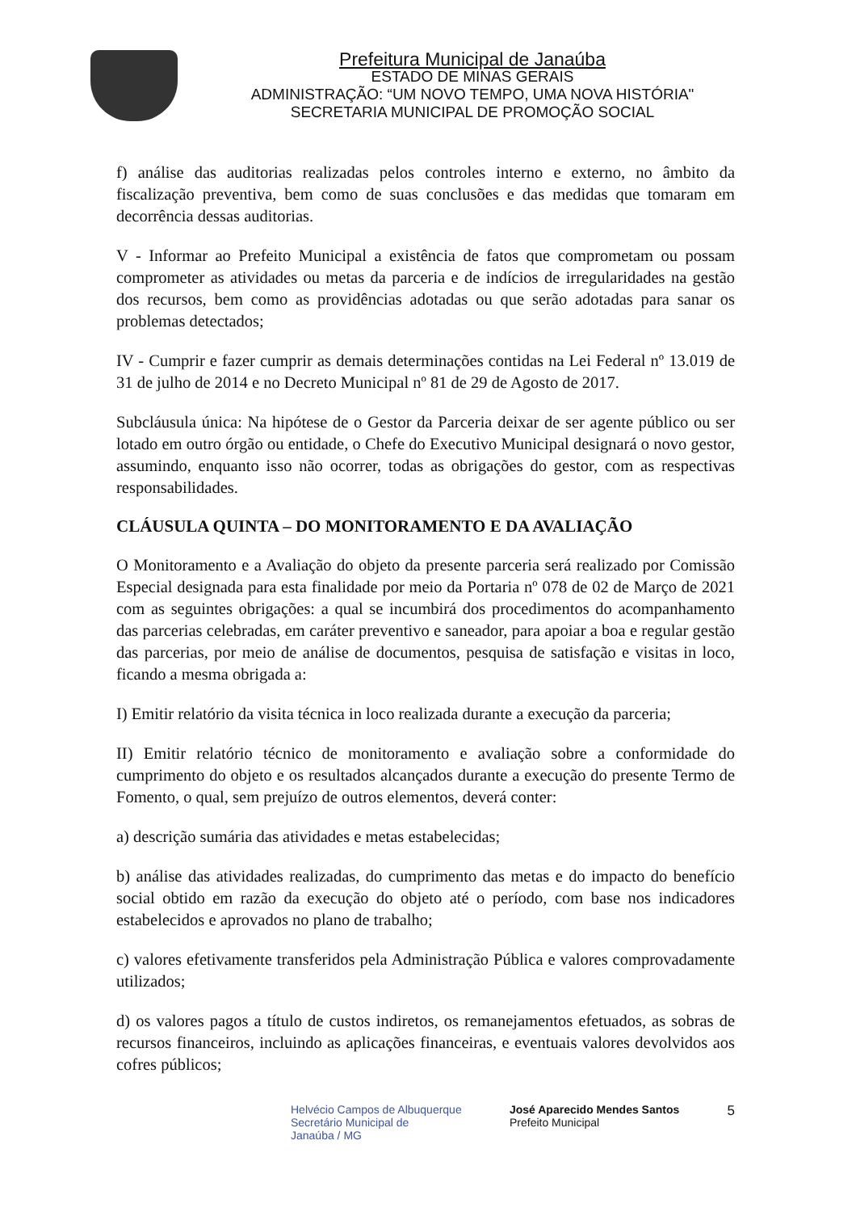Prefeitura Municipal de Janaúba
ESTADO DE MINAS GERAIS
ADMINISTRAÇÃO: “UM NOVO TEMPO, UMA NOVA HISTÓRIA"
SECRETARIA MUNICIPAL DE PROMOÇÃO SOCIAL
f) análise das auditorias realizadas pelos controles interno e externo, no âmbito da fiscalização preventiva, bem como de suas conclusões e das medidas que tomaram em decorrência dessas auditorias.
V - Informar ao Prefeito Municipal a existência de fatos que comprometam ou possam comprometer as atividades ou metas da parceria e de indícios de irregularidades na gestão dos recursos, bem como as providências adotadas ou que serão adotadas para sanar os problemas detectados;
IV - Cumprir e fazer cumprir as demais determinações contidas na Lei Federal nº 13.019 de 31 de julho de 2014 e no Decreto Municipal nº 81 de 29 de Agosto de 2017.
Subcláusula única: Na hipótese de o Gestor da Parceria deixar de ser agente público ou ser lotado em outro órgão ou entidade, o Chefe do Executivo Municipal designará o novo gestor, assumindo, enquanto isso não ocorrer, todas as obrigações do gestor, com as respectivas responsabilidades.
CLÁUSULA QUINTA – DO MONITORAMENTO E DA AVALIAÇÃO
O Monitoramento e a Avaliação do objeto da presente parceria será realizado por Comissão Especial designada para esta finalidade por meio da Portaria nº 078 de 02 de Março de 2021 com as seguintes obrigações: a qual se incumbirá dos procedimentos do acompanhamento das parcerias celebradas, em caráter preventivo e saneador, para apoiar a boa e regular gestão das parcerias, por meio de análise de documentos, pesquisa de satisfação e visitas in loco, ficando a mesma obrigada a:
I) Emitir relatório da visita técnica in loco realizada durante a execução da parceria;
II) Emitir relatório técnico de monitoramento e avaliação sobre a conformidade do cumprimento do objeto e os resultados alcançados durante a execução do presente Termo de Fomento, o qual, sem prejuízo de outros elementos, deverá conter:
a) descrição sumária das atividades e metas estabelecidas;
b) análise das atividades realizadas, do cumprimento das metas e do impacto do benefício social obtido em razão da execução do objeto até o período, com base nos indicadores estabelecidos e aprovados no plano de trabalho;
c) valores efetivamente transferidos pela Administração Pública e valores comprovadamente utilizados;
d) os valores pagos a título de custos indiretos, os remanejamentos efetuados, as sobras de recursos financeiros, incluindo as aplicações financeiras, e eventuais valores devolvidos aos cofres públicos;
Helvécio Campos de Albuquerque
Secretário Municipal de
Janaúba / MG
José Aparecido Mendes Santos
Prefeito Municipal
5